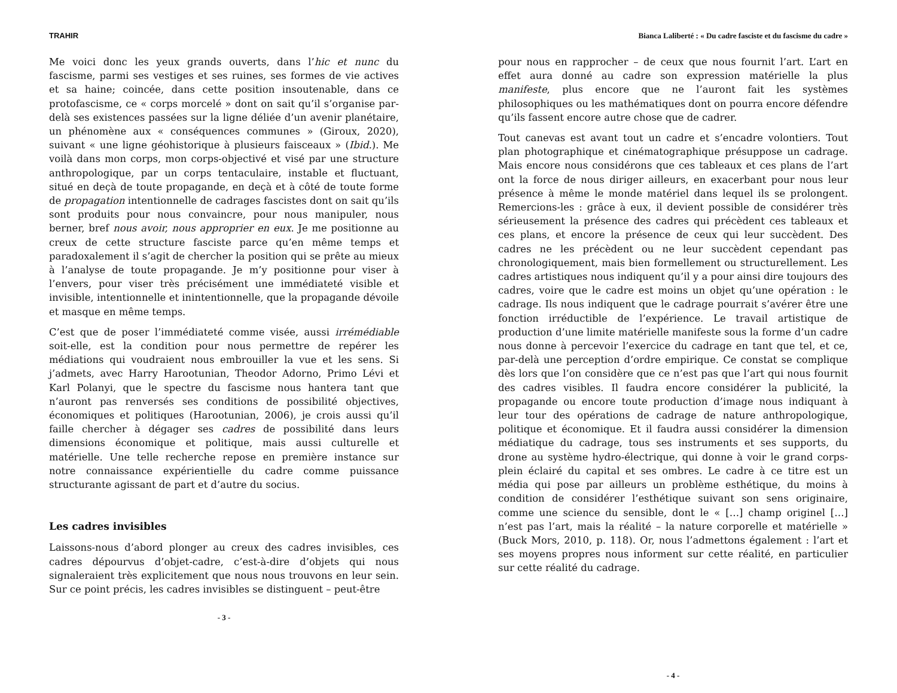TRAHIR
Me voici donc les yeux grands ouverts, dans l’hic et nunc du fascisme, parmi ses vestiges et ses ruines, ses formes de vie actives et sa haine; coincée, dans cette position insoutenable, dans ce protofascisme, ce « corps morcelé » dont on sait qu’il s’organise par-delà ses existences passées sur la ligne déliée d’un avenir planétaire, un phénomène aux « conséquences communes » (Giroux, 2020), suivant « une ligne géohistorique à plusieurs faisceaux » (Ibid.). Me voilà dans mon corps, mon corps-objectivé et visé par une structure anthropologique, par un corps tentaculaire, instable et fluctuant, situé en deçà de toute propagande, en deçà et à côté de toute forme de propagation intentionnelle de cadrages fascistes dont on sait qu’ils sont produits pour nous convaincre, pour nous manipuler, nous berner, bref nous avoir, nous approprier en eux. Je me positionne au creux de cette structure fasciste parce qu’en même temps et paradoxalement il s’agit de chercher la position qui se prête au mieux à l’analyse de toute propagande. Je m’y positionne pour viser à l’envers, pour viser très précisément une immédiateté visible et invisible, intentionnelle et inintentionnelle, que la propagande dévoile et masque en même temps.
C’est que de poser l’immédiateté comme visée, aussi irrémédiable soit-elle, est la condition pour nous permettre de repérer les médiations qui voudraient nous embrouiller la vue et les sens. Si j’admets, avec Harry Harootunian, Theodor Adorno, Primo Lévi et Karl Polanyi, que le spectre du fascisme nous hantera tant que n’auront pas renversés ses conditions de possibilité objectives, économiques et politiques (Harootunian, 2006), je crois aussi qu’il faille chercher à dégager ses cadres de possibilité dans leurs dimensions économique et politique, mais aussi culturelle et matérielle. Une telle recherche repose en première instance sur notre connaissance expérientielle du cadre comme puissance structurante agissant de part et d’autre du socius.
Les cadres invisibles
Laissons-nous d’abord plonger au creux des cadres invisibles, ces cadres dépourvus d’objet-cadre, c’est-à-dire d’objets qui nous signaleraient très explicitement que nous nous trouvons en leur sein. Sur ce point précis, les cadres invisibles se distinguent – peut-être
- 3 -
Bianca Laliberté : « Du cadre fasciste et du fascisme du cadre »
pour nous en rapprocher – de ceux que nous fournit l’art. L’art en effet aura donné au cadre son expression matérielle la plus manifeste, plus encore que ne l’auront fait les systèmes philosophiques ou les mathématiques dont on pourra encore défendre qu’ils fassent encore autre chose que de cadrer.
Tout canevas est avant tout un cadre et s’encadre volontiers. Tout plan photographique et cinématographique présuppose un cadrage. Mais encore nous considérons que ces tableaux et ces plans de l’art ont la force de nous diriger ailleurs, en exacerbant pour nous leur présence à même le monde matériel dans lequel ils se prolongent. Remercions-les : grâce à eux, il devient possible de considérer très sérieusement la présence des cadres qui précèdent ces tableaux et ces plans, et encore la présence de ceux qui leur succèdent. Des cadres ne les précèdent ou ne leur succèdent cependant pas chronologiquement, mais bien formellement ou structurellement. Les cadres artistiques nous indiquent qu’il y a pour ainsi dire toujours des cadres, voire que le cadre est moins un objet qu’une opération : le cadrage. Ils nous indiquent que le cadrage pourrait s’avérer être une fonction irréductible de l’expérience. Le travail artistique de production d’une limite matérielle manifeste sous la forme d’un cadre nous donne à percevoir l’exercice du cadrage en tant que tel, et ce, par-delà une perception d’ordre empirique. Ce constat se complique dès lors que l’on considère que ce n’est pas que l’art qui nous fournit des cadres visibles. Il faudra encore considérer la publicité, la propagande ou encore toute production d’image nous indiquant à leur tour des opérations de cadrage de nature anthropologique, politique et économique. Et il faudra aussi considérer la dimension médiatique du cadrage, tous ses instruments et ses supports, du drone au système hydro-électrique, qui donne à voir le grand corps-plein éclairé du capital et ses ombres. Le cadre à ce titre est un média qui pose par ailleurs un problème esthétique, du moins à condition de considérer l’esthétique suivant son sens originaire, comme une science du sensible, dont le « […] champ originel […] n’est pas l’art, mais la réalité – la nature corporelle et matérielle » (Buck Mors, 2010, p. 118). Or, nous l’admettons également : l’art et ses moyens propres nous informent sur cette réalité, en particulier sur cette réalité du cadrage.
- 4 -